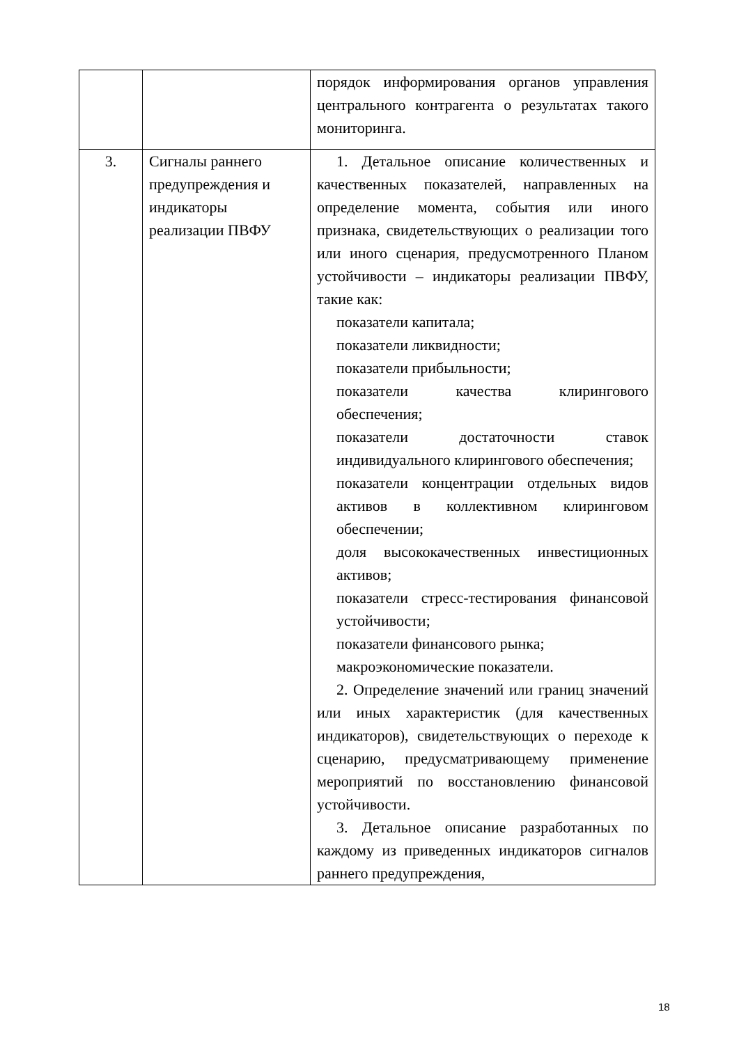| | | порядок информирования органов управления центрального контрагента о результатах такого мониторинга. |
| 3. | Сигналы раннего предупреждения и индикаторы реализации ПВФУ | 1. Детальное описание количественных и качественных показателей, направленных на определение момента, события или иного признака, свидетельствующих о реализации того или иного сценария, предусмотренного Планом устойчивости – индикаторы реализации ПВФУ, такие как: показатели капитала; показатели ликвидности; показатели прибыльности; показатели качества клирингового обеспечения; показатели достаточности ставок индивидуального клирингового обеспечения; показатели концентрации отдельных видов активов в коллективном клиринговом обеспечении; доля высококачественных инвестиционных активов; показатели стресс-тестирования финансовой устойчивости; показатели финансового рынка; макроэкономические показатели. 2. Определение значений или границ значений или иных характеристик (для качественных индикаторов), свидетельствующих о переходе к сценарию, предусматривающему применение мероприятий по восстановлению финансовой устойчивости. 3. Детальное описание разработанных по каждому из приведенных индикаторов сигналов раннего предупреждения, |
18